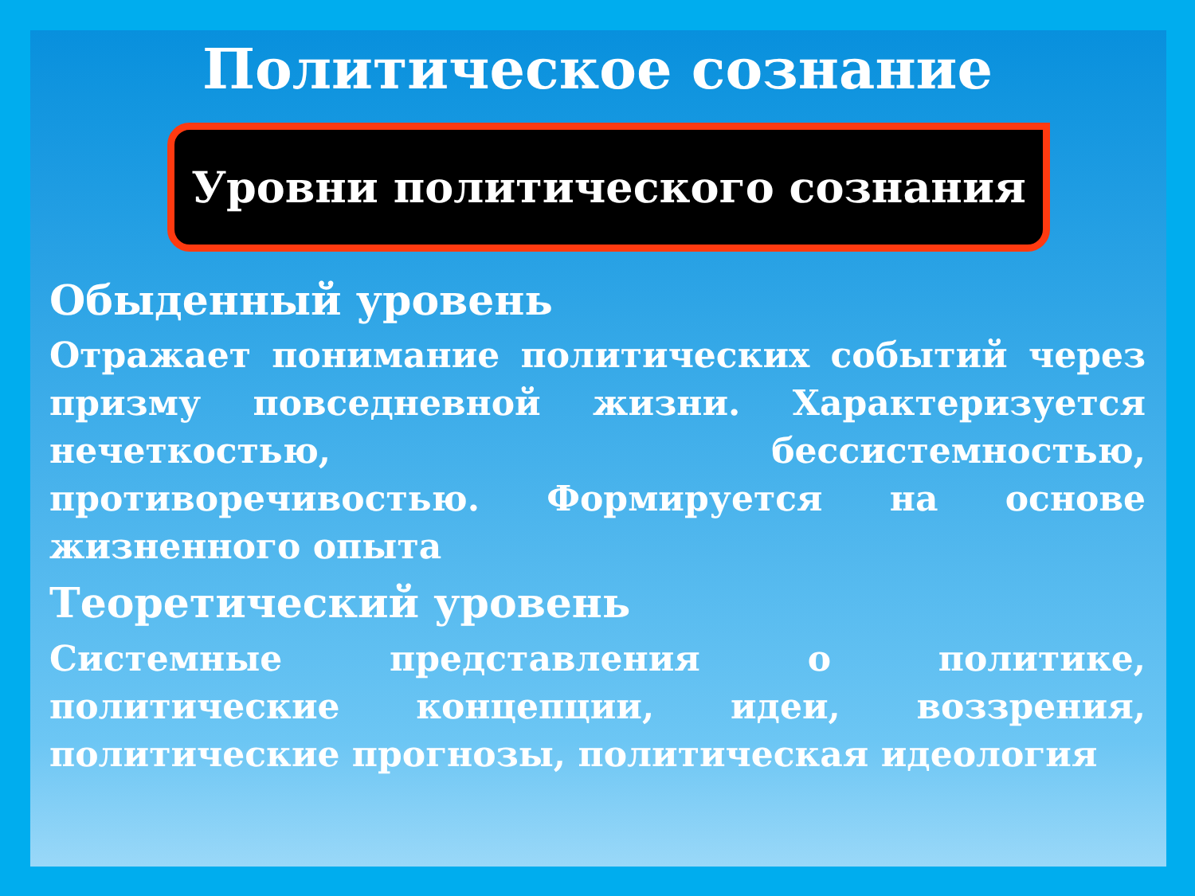Политическое сознание
Уровни политического сознания
Обыденный уровень
Отражает понимание политических событий через призму повседневной жизни. Характеризуется нечеткостью, бессистемностью, противоречивостью. Формируется на основе жизненного опыта
Теоретический уровень
Системные представления о политике, политические концепции, идеи, воззрения, политические прогнозы, политическая идеология